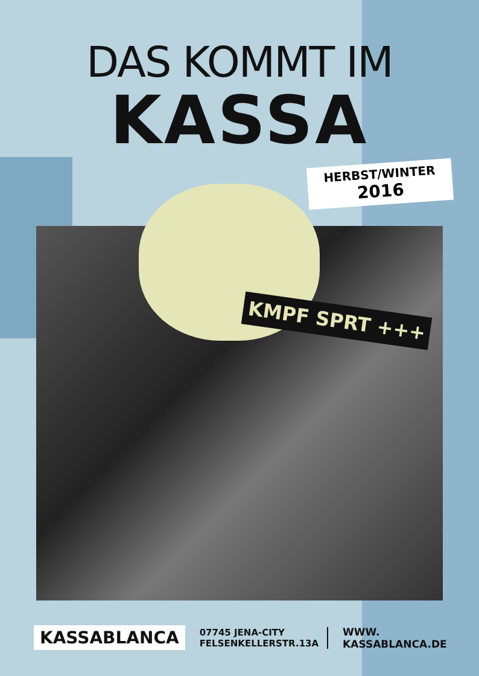DAS KOMMT IM
KASSA
HERBST/WINTER
2016
KMPF SPRT +++
KASSABLANCA
07745 JENA-CITY
FELSENKELLERSTR.13A
WWW.
KASSABLANCA.DE